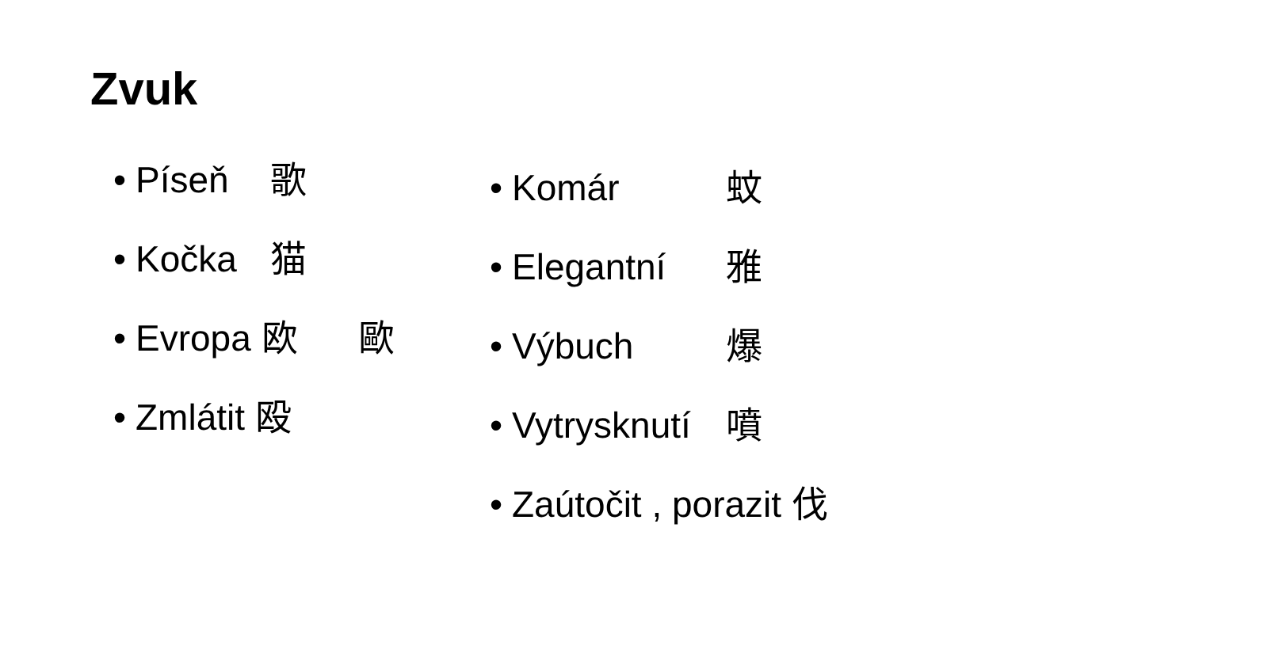Zvuk
• Píseň 歌
• Kočka 猫
• Evropa 欧 歐
• Zmlátit 殴
• Komár 蚊
• Elegantní 雅
• Výbuch 爆
• Vytrysknutí 噴
• Zaútočit , porazit 伐